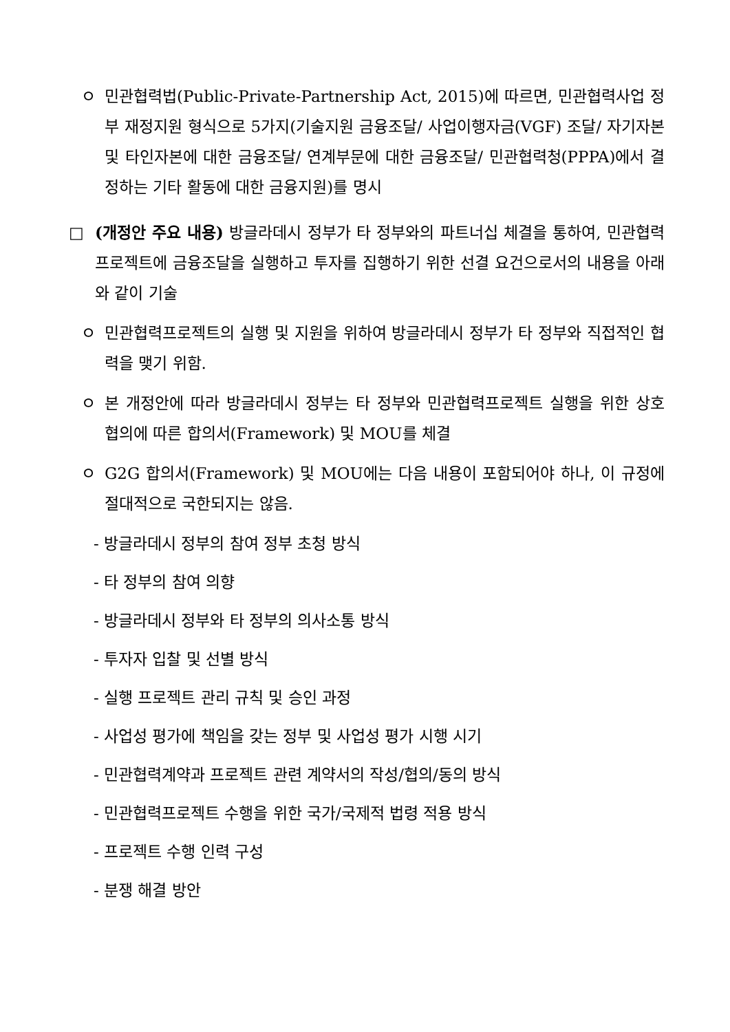ㅇ 민관협력법(Public-Private-Partnership Act, 2015)에 따르면, 민관협력사업 정부 재정지원 형식으로 5가지(기술지원 금융조달/ 사업이행자금(VGF) 조달/ 자기자본 및 타인자본에 대한 금융조달/ 연계부문에 대한 금융조달/ 민관협력청(PPPA)에서 결정하는 기타 활동에 대한 금융지원)를 명시
□ (개정안 주요 내용) 방글라데시 정부가 타 정부와의 파트너십 체결을 통하여, 민관협력프로젝트에 금융조달을 실행하고 투자를 집행하기 위한 선결 요건으로서의 내용을 아래와 같이 기술
ㅇ 민관협력프로젝트의 실행 및 지원을 위하여 방글라데시 정부가 타 정부와 직접적인 협력을 맺기 위함.
ㅇ 본 개정안에 따라 방글라데시 정부는 타 정부와 민관협력프로젝트 실행을 위한 상호 협의에 따른 합의서(Framework) 및 MOU를 체결
ㅇ G2G 합의서(Framework) 및 MOU에는 다음 내용이 포함되어야 하나, 이 규정에 절대적으로 국한되지는 않음.
- 방글라데시 정부의 참여 정부 초청 방식
- 타 정부의 참여 의향
- 방글라데시 정부와 타 정부의 의사소통 방식
- 투자자 입찰 및 선별 방식
- 실행 프로젝트 관리 규칙 및 승인 과정
- 사업성 평가에 책임을 갖는 정부 및 사업성 평가 시행 시기
- 민관협력계약과 프로젝트 관련 계약서의 작성/협의/동의 방식
- 민관협력프로젝트 수행을 위한 국가/국제적 법령 적용 방식
- 프로젝트 수행 인력 구성
- 분쟁 해결 방안